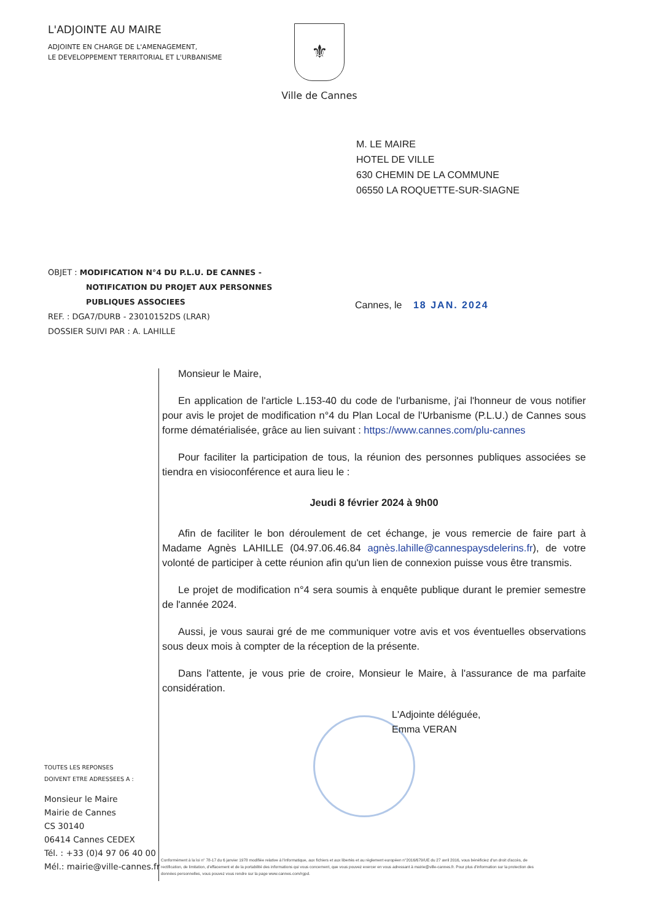L'ADJOINTE AU MAIRE
ADJOINTE EN CHARGE DE L'AMENAGEMENT,
LE DEVELOPPEMENT TERRITORIAL ET L'URBANISME
⚜
Ville de Cannes
M. LE MAIRE
HOTEL DE VILLE
630 CHEMIN DE LA COMMUNE
06550 LA ROQUETTE-SUR-SIAGNE
OBJET : MODIFICATION N°4 DU P.L.U. DE CANNES -
NOTIFICATION DU PROJET AUX PERSONNES
PUBLIQUES ASSOCIEES
REF. : DGA7/DURB - 23010152DS (LRAR)
DOSSIER SUIVI PAR : A. LAHILLE
Cannes, le 18 JAN. 2024
Monsieur le Maire,
En application de l'article L.153-40 du code de l'urbanisme, j'ai l'honneur de vous notifier pour avis le projet de modification n°4 du Plan Local de l'Urbanisme (P.L.U.) de Cannes sous forme dématérialisée, grâce au lien suivant : https://www.cannes.com/plu-cannes
Pour faciliter la participation de tous, la réunion des personnes publiques associées se tiendra en visioconférence et aura lieu le :
Jeudi 8 février 2024 à 9h00
Afin de faciliter le bon déroulement de cet échange, je vous remercie de faire part à Madame Agnès LAHILLE (04.97.06.46.84 agnès.lahille@cannespaysdelerins.fr), de votre volonté de participer à cette réunion afin qu'un lien de connexion puisse vous être transmis.
Le projet de modification n°4 sera soumis à enquête publique durant le premier semestre de l'année 2024.
Aussi, je vous saurai gré de me communiquer votre avis et vos éventuelles observations sous deux mois à compter de la réception de la présente.
Dans l'attente, je vous prie de croire, Monsieur le Maire, à l'assurance de ma parfaite considération.
L'Adjointe déléguée,
Emma VERAN
TOUTES LES REPONSES
DOIVENT ETRE ADRESSEES A :
Monsieur le Maire
Mairie de Cannes
CS 30140
06414 Cannes CEDEX
Tél. : +33 (0)4 97 06 40 00
Mél.: mairie@ville-cannes.fr
Conformément à la loi n° 78-17 du 6 janvier 1978 modifiée relative à l'informatique, aux fichiers et aux libertés et au règlement européen n°2016/679/UE du 27 avril 2016, vous bénéficiez d'un droit d'accès, de rectification, de limitation, d'effacement et de la portabilité des informations qui vous concernent, que vous pouvez exercer en vous adressant à mairie@ville-cannes.fr. Pour plus d'information sur la protection des données personnelles, vous pouvez vous rendre sur la page www.cannes.com/rgpd.